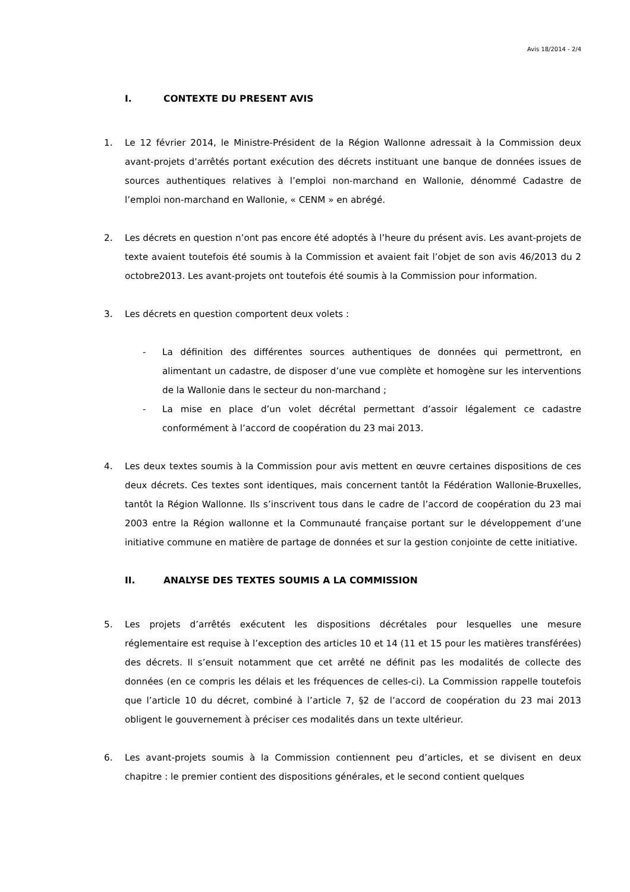Avis 18/2014 - 2/4
I. CONTEXTE DU PRESENT AVIS
1. Le 12 février 2014, le Ministre-Président de la Région Wallonne adressait à la Commission deux avant-projets d’arrêtés portant exécution des décrets instituant une banque de données issues de sources authentiques relatives à l’emploi non-marchand en Wallonie, dénommé Cadastre de l’emploi non-marchand en Wallonie, « CENM » en abrégé.
2. Les décrets en question n’ont pas encore été adoptés à l’heure du présent avis. Les avant-projets de texte avaient toutefois été soumis à la Commission et avaient fait l’objet de son avis 46/2013 du 2 octobre2013. Les avant-projets ont toutefois été soumis à la Commission pour information.
3. Les décrets en question comportent deux volets :
- La définition des différentes sources authentiques de données qui permettront, en alimentant un cadastre, de disposer d’une vue complète et homogène sur les interventions de la Wallonie dans le secteur du non-marchand ;
- La mise en place d’un volet décrétal permettant d’assoir légalement ce cadastre conformément à l’accord de coopération du 23 mai 2013.
4. Les deux textes soumis à la Commission pour avis mettent en œuvre certaines dispositions de ces deux décrets. Ces textes sont identiques, mais concernent tantôt la Fédération Wallonie-Bruxelles, tantôt la Région Wallonne. Ils s’inscrivent tous dans le cadre de l’accord de coopération du 23 mai 2003 entre la Région wallonne et la Communauté française portant sur le développement d’une initiative commune en matière de partage de données et sur la gestion conjointe de cette initiative.
II. ANALYSE DES TEXTES SOUMIS A LA COMMISSION
5. Les projets d’arrêtés exécutent les dispositions décrétales pour lesquelles une mesure réglementaire est requise à l’exception des articles 10 et 14 (11 et 15 pour les matières transférées) des décrets. Il s’ensuit notamment que cet arrêté ne définit pas les modalités de collecte des données (en ce compris les délais et les fréquences de celles-ci). La Commission rappelle toutefois que l’article 10 du décret, combiné à l’article 7, §2 de l’accord de coopération du 23 mai 2013 obligent le gouvernement à préciser ces modalités dans un texte ultérieur.
6. Les avant-projets soumis à la Commission contiennent peu d’articles, et se divisent en deux chapitre : le premier contient des dispositions générales, et le second contient quelques